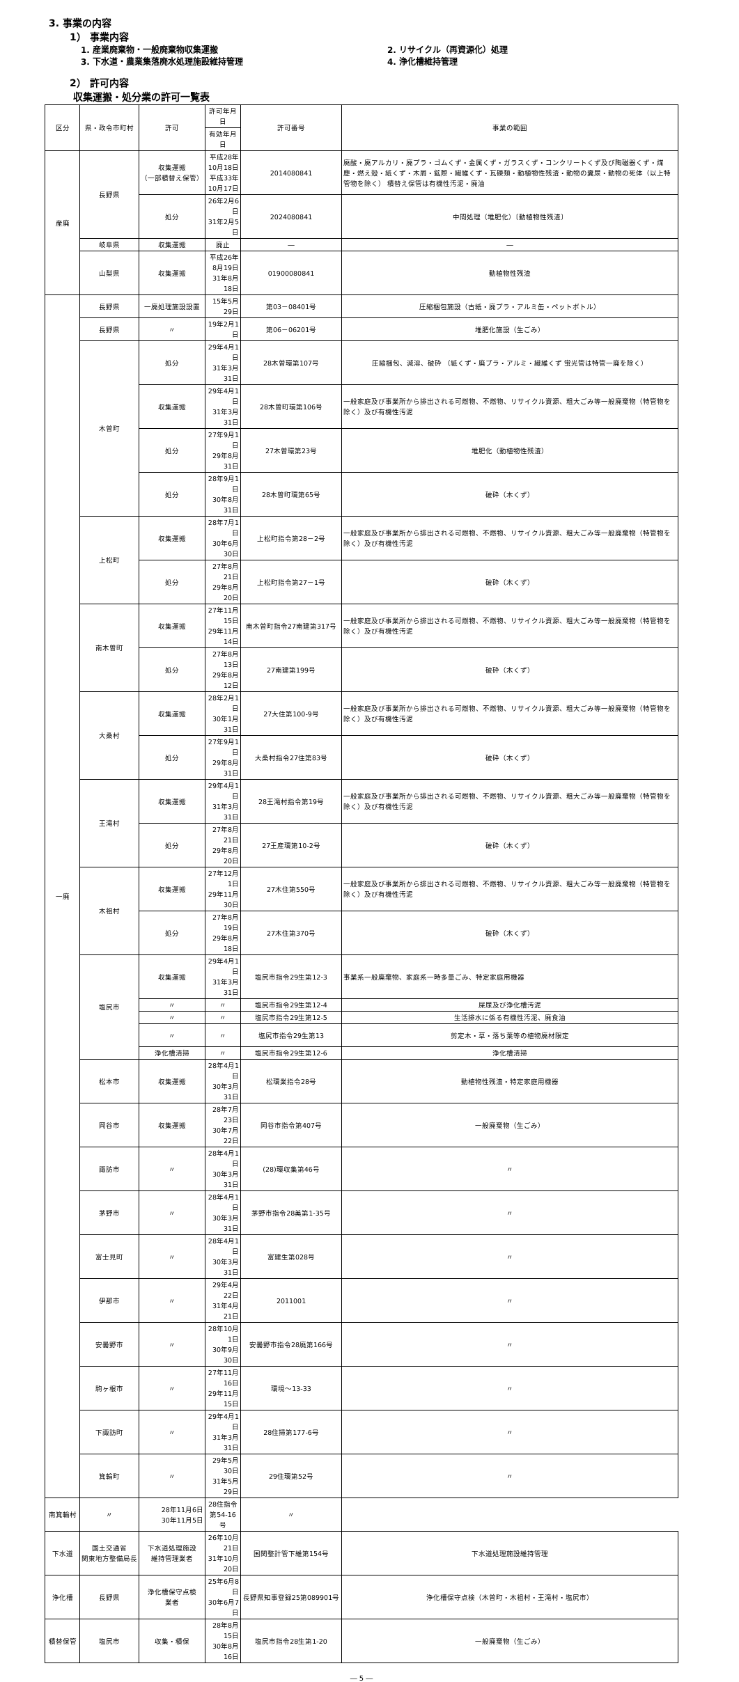3. 事業の内容
1） 事業内容
1. 産業廃棄物・一般廃棄物収集運搬
2. リサイクル（再資源化）処理
3. 下水道・農業集落廃水処理施設維持管理
4. 浄化槽維持管理
2） 許可内容
収集運搬・処分業の許可一覧表
| 区分 | 県・政令市町村 | 許可 | 許可年月日 | 許可番号 | 事業の範囲 |
| --- | --- | --- | --- | --- | --- |
| | | | 有効年月日 | | |
| 産廃 | 長野県 | 収集運搬 （一部積替え保管） | 平成28年10月18日 平成33年10月17日 | 2014080841 | 廃酸・廃アルカリ・廃プラ・ゴムくず・金属くず・ガラスくず・コンクリートくず及び陶磁器くず・煤塵・燃え殻・紙くず・木屑・鉱際・繊維くず・瓦礫類・動植物性残渣・動物の糞尿・動物の死体（以上特管物を除く） 積替え保管は有機性汚泥・廃油 |
| | | 処分 | 26年2月6日 31年2月5日 | 2024080841 | 中間処理（堆肥化）〔動植物性残渣〕 |
| | 岐阜県 | 収集運搬 | 廃止 | ― | ― |
| | 山梨県 | 収集運搬 | 平成26年8月19日 31年8月18日 | 01900080841 | 動植物性残渣 |
| 一廃 | 長野県 | 一廃処理施設設置 | 15年5月29日 | 第03－08401号 | 圧縮梱包施設（古紙・廃プラ・アルミ缶・ペットボトル） |
| | 長野県 | 〃 | 19年2月1日 | 第06－06201号 | 堆肥化施設（生ごみ） |
| | 木曽町 | 処分 | 29年4月1日 31年3月31日 | 28木曽環第107号 | 圧縮梱包、減溶、破砕 （紙くず・廃プラ・アルミ・繊維くず 蛍光管は特管一廃を除く） |
| | | 収集運搬 | 29年4月1日 31年3月31日 | 28木曽町環第106号 | 一般家庭及び事業所から排出される可燃物、不燃物、リサイクル資源、粗大ごみ等一般廃棄物（特管物を除く）及び有機性汚泥 |
| | | 処分 | 27年9月1日 29年8月31日 | 27木曽環第23号 | 堆肥化（動植物性残渣） |
| | | 処分 | 28年9月1日 30年8月31日 | 28木曽町環第65号 | 破砕（木くず） |
| | 上松町 | 収集運搬 | 28年7月1日 30年6月30日 | 上松町指令第28－2号 | 一般家庭及び事業所から排出される可燃物、不燃物、リサイクル資源、粗大ごみ等一般廃棄物（特管物を除く）及び有機性汚泥 |
| | | 処分 | 27年8月21日 29年8月20日 | 上松町指令第27－1号 | 破砕（木くず） |
| | 南木曽町 | 収集運搬 | 27年11月15日 29年11月14日 | 南木曽町指令27南建第317号 | 一般家庭及び事業所から排出される可燃物、不燃物、リサイクル資源、粗大ごみ等一般廃棄物（特管物を除く）及び有機性汚泥 |
| | | 処分 | 27年8月13日 29年8月12日 | 27南建第199号 | 破砕（木くず） |
| | 大桑村 | 収集運搬 | 28年2月1日 30年1月31日 | 27大住第100-9号 | 一般家庭及び事業所から排出される可燃物、不燃物、リサイクル資源、粗大ごみ等一般廃棄物（特管物を除く）及び有機性汚泥 |
| | | 処分 | 27年9月1日 29年8月31日 | 大桑村指令27住第83号 | 破砕（木くず） |
| | 王滝村 | 収集運搬 | 29年4月1日 31年3月31日 | 28王滝村指令第19号 | 一般家庭及び事業所から排出される可燃物、不燃物、リサイクル資源、粗大ごみ等一般廃棄物（特管物を除く）及び有機性汚泥 |
| | | 処分 | 27年8月21日 29年8月20日 | 27王産環第10-2号 | 破砕（木くず） |
| | 木祖村 | 収集運搬 | 27年12月1日 29年11月30日 | 27木住第550号 | 一般家庭及び事業所から排出される可燃物、不燃物、リサイクル資源、粗大ごみ等一般廃棄物（特管物を除く）及び有機性汚泥 |
| | | 処分 | 27年8月19日 29年8月18日 | 27木住第370号 | 破砕（木くず） |
| | 塩尻市 | 収集運搬 | 29年4月1日 31年3月31日 | 塩尻市指令29生第12-3 | 事業系一般廃棄物、家庭系一時多量ごみ、特定家庭用機器 |
| | | 〃 | 〃 | 塩尻市指令29生第12-4 | 屎尿及び浄化槽汚泥 |
| | | 〃 | 〃 | 塩尻市指令29生第12-5 | 生活排水に係る有機性汚泥、廃食油 |
| | | 〃 | 〃 | 塩尻市指令29生第13 | 剪定木・草・落ち葉等の植物廃材限定 |
| | | 浄化槽清掃 | 〃 | 塩尻市指令29生第12-6 | 浄化槽清掃 |
| | 松本市 | 収集運搬 | 28年4月1日 30年3月31日 | 松環業指令28号 | 動植物性残渣・特定家庭用機器 |
| | 岡谷市 | 収集運搬 | 28年7月23日 30年7月22日 | 岡谷市指令第407号 | 一般廃棄物（生ごみ） |
| | 諏訪市 | 〃 | 28年4月1日 30年3月31日 | (28)環収集第46号 | 〃 |
| | 茅野市 | 〃 | 28年4月1日 30年3月31日 | 茅野市指令28美第1-35号 | 〃 |
| | 富士見町 | 〃 | 28年4月1日 30年3月31日 | 富建生第028号 | 〃 |
| | 伊那市 | 〃 | 29年4月22日 31年4月21日 | 2011001 | 〃 |
| | 安曇野市 | 〃 | 28年10月1日 30年9月30日 | 安曇野市指令28廃第166号 | 〃 |
| | 駒ヶ根市 | 〃 | 27年11月16日 29年11月15日 | 環境～13-33 | 〃 |
| | 下諏訪町 | 〃 | 29年4月1日 31年3月31日 | 28住掃第177-6号 | 〃 |
| | 箕輪町 | 〃 | 29年5月30日 31年5月29日 | 29住環第52号 | 〃 |
| 南箕輪村 | 〃 | 28年11月6日 30年11月5日 | 28住指令第54-16号 | 〃 | |
| 下水道 | 国土交通省 関東地方整備局長 | 下水道処理施設 維持管理業者 | 26年10月21日 31年10月20日 | 国関整計管下維第154号 | 下水道処理施設維持管理 |
| 浄化槽 | 長野県 | 浄化槽保守点検 業者 | 25年6月8日 30年6月7日 | 長野県知事登録25第089901号 | 浄化槽保守点検（木曽町・木祖村・王滝村・塩尻市） |
| 積替保管 | 塩尻市 | 収集・積保 | 28年8月15日 30年8月16日 | 塩尻市指令28生第1-20 | 一般廃棄物（生ごみ） |
― 5 ―